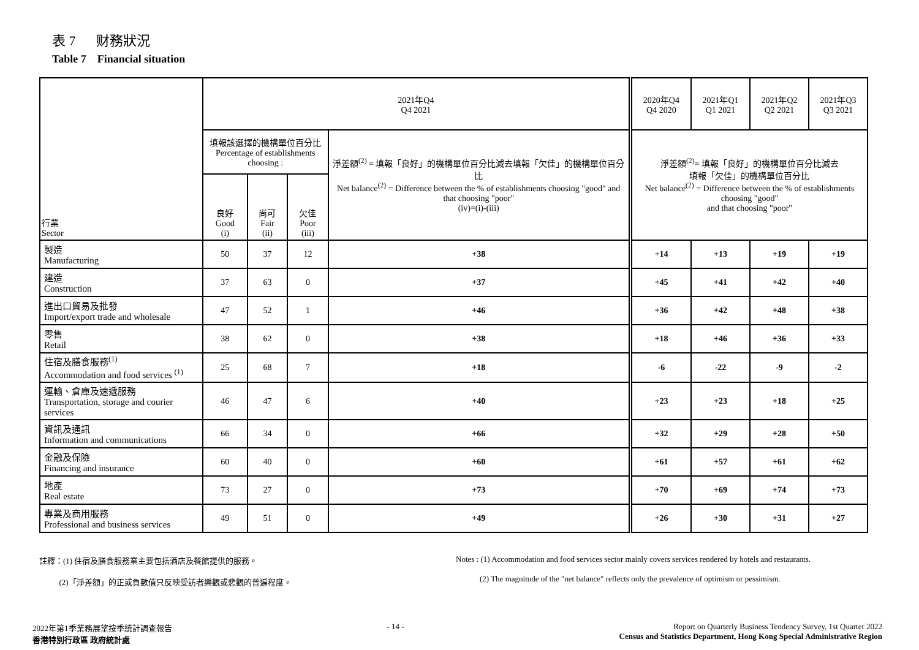表 7 财務狀況
Table 7 Financial situation
| 行業 Sector | 2021年Q4 Q4 2021 | | | | 2020年Q4 Q4 2020 | 2021年Q1 Q1 2021 | 2021年Q2 Q2 2021 | 2021年Q3 Q3 2021 |
| --- | --- | --- | --- | --- | --- | --- | --- | --- |
| | 填報該選擇的機構單位百分比 Percentage of establishments choosing : | | | 淨差額<sup>(2)</sup> = 填報「良好」的機構單位百分比減去填報「欠佳」的機構單位百分比 Net balance<sup>(2)</sup> = Difference between the % of establishments choosing "good" and that choosing "poor" (iv)=(i)-(iii) | 淨差額<sup>(2)</sup>= 填報「良好」的機構單位百分比減去 填報「欠佳」的機構單位百分比 Net balance<sup>(2)</sup> = Difference between the % of establishments choosing "good" and that choosing "poor" | | | |
| | 良好 Good (i) | 尚可 Fair (ii) | 欠佳 Poor (iii) | | | | | |
| 製造 Manufacturing | 50 | 37 | 12 | +38 | +14 | +13 | +19 | +19 |
| 建造 Construction | 37 | 63 | 0 | +37 | +45 | +41 | +42 | +40 |
| 進出口貿易及批發 Import/export trade and wholesale | 47 | 52 | 1 | +46 | +36 | +42 | +48 | +38 |
| 零售 Retail | 38 | 62 | 0 | +38 | +18 | +46 | +36 | +33 |
| 住宿及膳食服務<sup>(1)</sup> Accommodation and food services <sup>(1)</sup> | 25 | 68 | 7 | +18 | -6 | -22 | -9 | -2 |
| 運輸、倉庫及速遞服務 Transportation, storage and courier services | 46 | 47 | 6 | +40 | +23 | +23 | +18 | +25 |
| 資訊及通訊 Information and communications | 66 | 34 | 0 | +66 | +32 | +29 | +28 | +50 |
| 金融及保險 Financing and insurance | 60 | 40 | 0 | +60 | +61 | +57 | +61 | +62 |
| 地產 Real estate | 73 | 27 | 0 | +73 | +70 | +69 | +74 | +73 |
| 專業及商用服務 Professional and business services | 49 | 51 | 0 | +49 | +26 | +30 | +31 | +27 |
註釋：(1) 住宿及膳食服務業主要包括酒店及餐館提供的服務。
(2)「淨差額」的正或負數值只反映受訪者樂觀或悲觀的普遍程度。
Notes : (1) Accommodation and food services sector mainly covers services rendered by hotels and restaurants.
(2) The magnitude of the "net balance" reflects only the prevalence of optimism or pessimism.
2022年第1季業務展望按季統計調查報告
香港特別行政區 政府統計處
- 14 - Report on Quarterly Business Tendency Survey, 1st Quarter 2022
Census and Statistics Department, Hong Kong Special Administrative Region